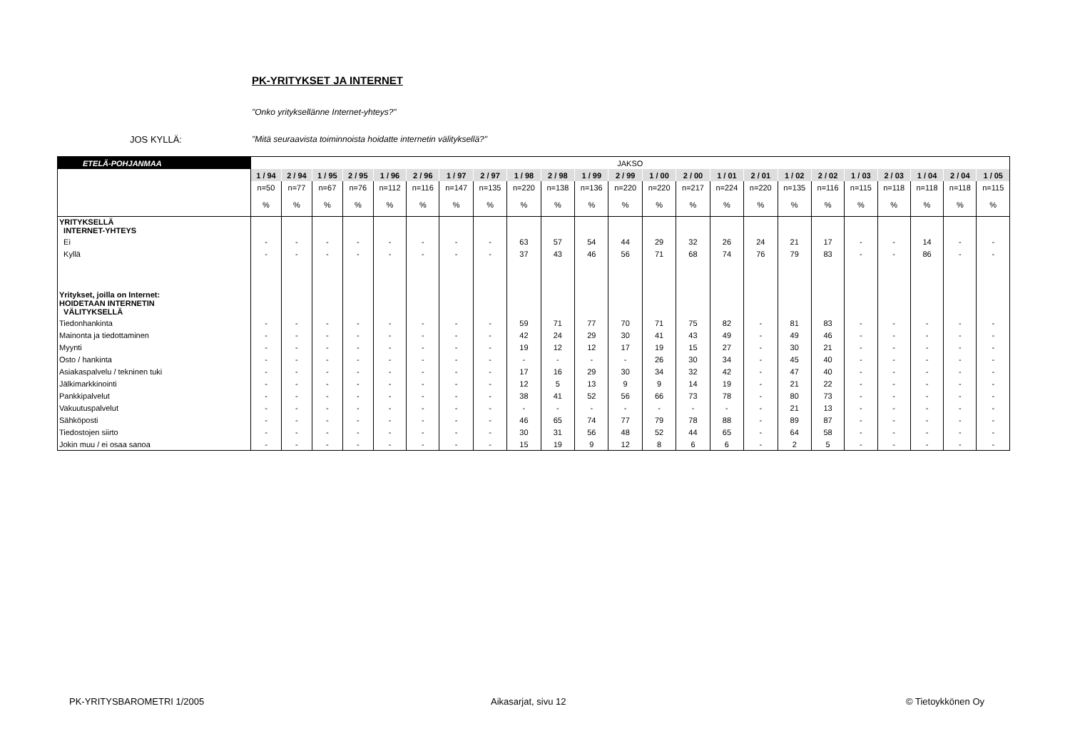PK-YRITYKSET JA INTERNET
"Onko yrityksellänne Internet-yhteys?"
JOS KYLLÄ: "Mitä seuraavista toiminnoista hoidatte internetin välityksellä?"
| ETELÄ-POHJANMAA | JAKSO | | | | | | | | | | | | | | | | | | | | | | |
| | 1 / 94 | 2 / 94 | 1 / 95 | 2 / 95 | 1 / 96 | 2 / 96 | 1 / 97 | 2 / 97 | 1 / 98 | 2 / 98 | 1 / 99 | 2 / 99 | 1 / 00 | 2 / 00 | 1 / 01 | 2 / 01 | 1 / 02 | 2 / 02 | 1 / 03 | 2 / 03 | 1 / 04 | 2 / 04 | 1 / 05 |
| | n=50 | n=77 | n=67 | n=76 | n=112 | n=116 | n=147 | n=135 | n=220 | n=138 | n=136 | n=220 | n=220 | n=217 | n=224 | n=220 | n=135 | n=116 | n=115 | n=118 | n=118 | n=118 | n=115 |
| | % | % | % | % | % | % | % | % | % | % | % | % | % | % | % | % | % | % | % | % | % | % | % |
| YRITYKSELLÄ INTERNET-YHTEYS | | | | | | | | | | | | | | | | | | | | | | | |
| Ei | - | - | - | - | - | - | - | - | 63 | 57 | 54 | 44 | 29 | 32 | 26 | 24 | 21 | 17 | - | - | 14 | - | - |
| Kyllä | - | - | - | - | - | - | - | - | 37 | 43 | 46 | 56 | 71 | 68 | 74 | 76 | 79 | 83 | - | - | 86 | - | - |
| Yritykset, joilla on Internet: HOIDETAAN INTERNETIN VÄLITYKSELLÄ | | | | | | | | | | | | | | | | | | | | | | | |
| Tiedonhankinta | - | - | - | - | - | - | - | - | 59 | 71 | 77 | 70 | 71 | 75 | 82 | - | 81 | 83 | - | - | - | - | - |
| Mainonta ja tiedottaminen | - | - | - | - | - | - | - | - | 42 | 24 | 29 | 30 | 41 | 43 | 49 | - | 49 | 46 | - | - | - | - | - |
| Myynti | - | - | - | - | - | - | - | - | 19 | 12 | 12 | 17 | 19 | 15 | 27 | - | 30 | 21 | - | - | - | - | - |
| Osto / hankinta | - | - | - | - | - | - | - | - | - | - | - | - | 26 | 30 | 34 | - | 45 | 40 | - | - | - | - | - |
| Asiakaspalvelu / tekninen tuki | - | - | - | - | - | - | - | - | 17 | 16 | 29 | 30 | 34 | 32 | 42 | - | 47 | 40 | - | - | - | - | - |
| Jälkimarkkinointi | - | - | - | - | - | - | - | - | 12 | 5 | 13 | 9 | 9 | 14 | 19 | - | 21 | 22 | - | - | - | - | - |
| Pankkipalvelut | - | - | - | - | - | - | - | - | 38 | 41 | 52 | 56 | 66 | 73 | 78 | - | 80 | 73 | - | - | - | - | - |
| Vakuutuspalvelut | - | - | - | - | - | - | - | - | - | - | - | - | - | - | - | - | 21 | 13 | - | - | - | - | - |
| Sähköposti | - | - | - | - | - | - | - | - | 46 | 65 | 74 | 77 | 79 | 78 | 88 | - | 89 | 87 | - | - | - | - | - |
| Tiedostojen siirto | - | - | - | - | - | - | - | - | 30 | 31 | 56 | 48 | 52 | 44 | 65 | - | 64 | 58 | - | - | - | - | - |
| Jokin muu / ei osaa sanoa | - | - | - | - | - | - | - | - | 15 | 19 | 9 | 12 | 8 | 6 | 6 | - | 2 | 5 | - | - | - | - | - |
PK-YRITYSBAROMETRI 1/2005 Aikasarjat, sivu 12 © Tietoykkönen Oy